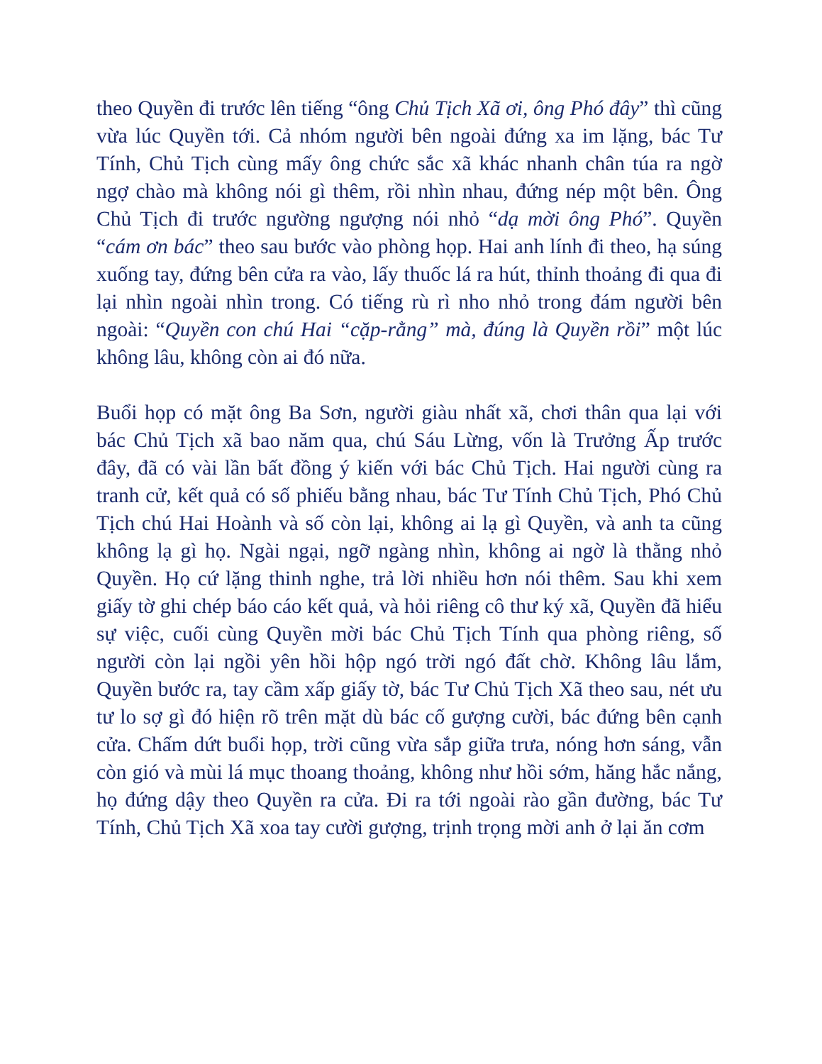theo Quyền đi trước lên tiếng “ông Chủ Tịch Xã ơi, ông Phó đây” thì cũng vừa lúc Quyền tới. Cả nhóm người bên ngoài đứng xa im lặng, bác Tư Tính, Chủ Tịch cùng mấy ông chức sắc xã khác nhanh chân túa ra ngờ ngợ chào mà không nói gì thêm, rồi nhìn nhau, đứng nép một bên. Ông Chủ Tịch đi trước ngường ngượng nói nhỏ “dạ mời ông Phó”. Quyền “cám ơn bác” theo sau bước vào phòng họp. Hai anh lính đi theo, hạ súng xuống tay, đứng bên cửa ra vào, lấy thuốc lá ra hút, thỉnh thoảng đi qua đi lại nhìn ngoài nhìn trong. Có tiếng rù rì nho nhỏ trong đám người bên ngoài: “Quyền con chú Hai “cặp-rằng” mà, đúng là Quyền rồi” một lúc không lâu, không còn ai đó nữa.
Buổi họp có mặt ông Ba Sơn, người giàu nhất xã, chơi thân qua lại với bác Chủ Tịch xã bao năm qua, chú Sáu Lừng, vốn là Trưởng Ấp trước đây, đã có vài lần bất đồng ý kiến với bác Chủ Tịch. Hai người cùng ra tranh cử, kết quả có số phiếu bằng nhau, bác Tư Tính Chủ Tịch, Phó Chủ Tịch chú Hai Hoành và số còn lại, không ai lạ gì Quyền, và anh ta cũng không lạ gì họ. Ngài ngại, ngỡ ngàng nhìn, không ai ngờ là thằng nhỏ Quyền. Họ cứ lặng thinh nghe, trả lời nhiều hơn nói thêm. Sau khi xem giấy tờ ghi chép báo cáo kết quả, và hỏi riêng cô thư ký xã, Quyền đã hiểu sự việc, cuối cùng Quyền mời bác Chủ Tịch Tính qua phòng riêng, số người còn lại ngồi yên hồi hộp ngó trời ngó đất chờ. Không lâu lắm, Quyền bước ra, tay cầm xấp giấy tờ, bác Tư Chủ Tịch Xã theo sau, nét ưu tư lo sợ gì đó hiện rõ trên mặt dù bác cố gượng cười, bác đứng bên cạnh cửa. Chấm dứt buổi họp, trời cũng vừa sắp giữa trưa, nóng hơn sáng, vẫn còn gió và mùi lá mục thoang thoảng, không như hồi sớm, hăng hắc nắng, họ đứng dậy theo Quyền ra cửa. Đi ra tới ngoài rào gần đường, bác Tư Tính, Chủ Tịch Xã xoa tay cười gượng, trịnh trọng mời anh ở lại ăn cơm